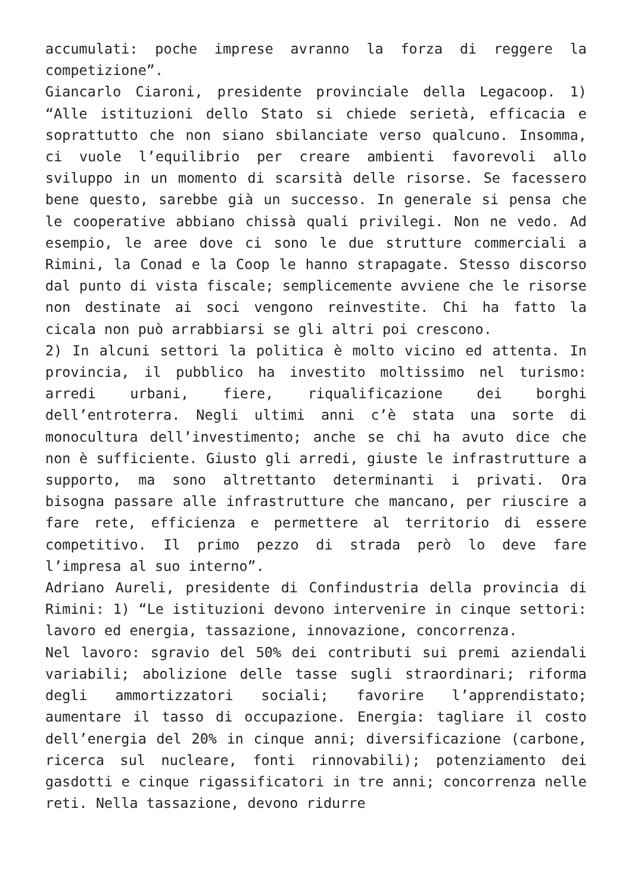accumulati: poche imprese avranno la forza di reggere la competizione”.
Giancarlo Ciaroni, presidente provinciale della Legacoop. 1) “Alle istituzioni dello Stato si chiede serietà, efficacia e soprattutto che non siano sbilanciate verso qualcuno. Insomma, ci vuole l’equilibrio per creare ambienti favorevoli allo sviluppo in un momento di scarsità delle risorse. Se facessero bene questo, sarebbe già un successo. In generale si pensa che le cooperative abbiano chissà quali privilegi. Non ne vedo. Ad esempio, le aree dove ci sono le due strutture commerciali a Rimini, la Conad e la Coop le hanno strapagate. Stesso discorso dal punto di vista fiscale; semplicemente avviene che le risorse non destinate ai soci vengono reinvestite. Chi ha fatto la cicala non può arrabbiarsi se gli altri poi crescono.
2) In alcuni settori la politica è molto vicino ed attenta. In provincia, il pubblico ha investito moltissimo nel turismo: arredi urbani, fiere, riqualificazione dei borghi dell’entroterra. Negli ultimi anni c’è stata una sorte di monocultura dell’investimento; anche se chi ha avuto dice che non è sufficiente. Giusto gli arredi, giuste le infrastrutture a supporto, ma sono altrettanto determinanti i privati. Ora bisogna passare alle infrastrutture che mancano, per riuscire a fare rete, efficienza e permettere al territorio di essere competitivo. Il primo pezzo di strada però lo deve fare l’impresa al suo interno”.
Adriano Aureli, presidente di Confindustria della provincia di Rimini: 1) “Le istituzioni devono intervenire in cinque settori: lavoro ed energia, tassazione, innovazione, concorrenza.
Nel lavoro: sgravio del 50% dei contributi sui premi aziendali variabili; abolizione delle tasse sugli straordinari; riforma degli ammortizzatori sociali; favorire l’apprendistato; aumentare il tasso di occupazione. Energia: tagliare il costo dell’energia del 20% in cinque anni; diversificazione (carbone, ricerca sul nucleare, fonti rinnovabili); potenziamento dei gasdotti e cinque rigassificatori in tre anni; concorrenza nelle reti. Nella tassazione, devono ridurre